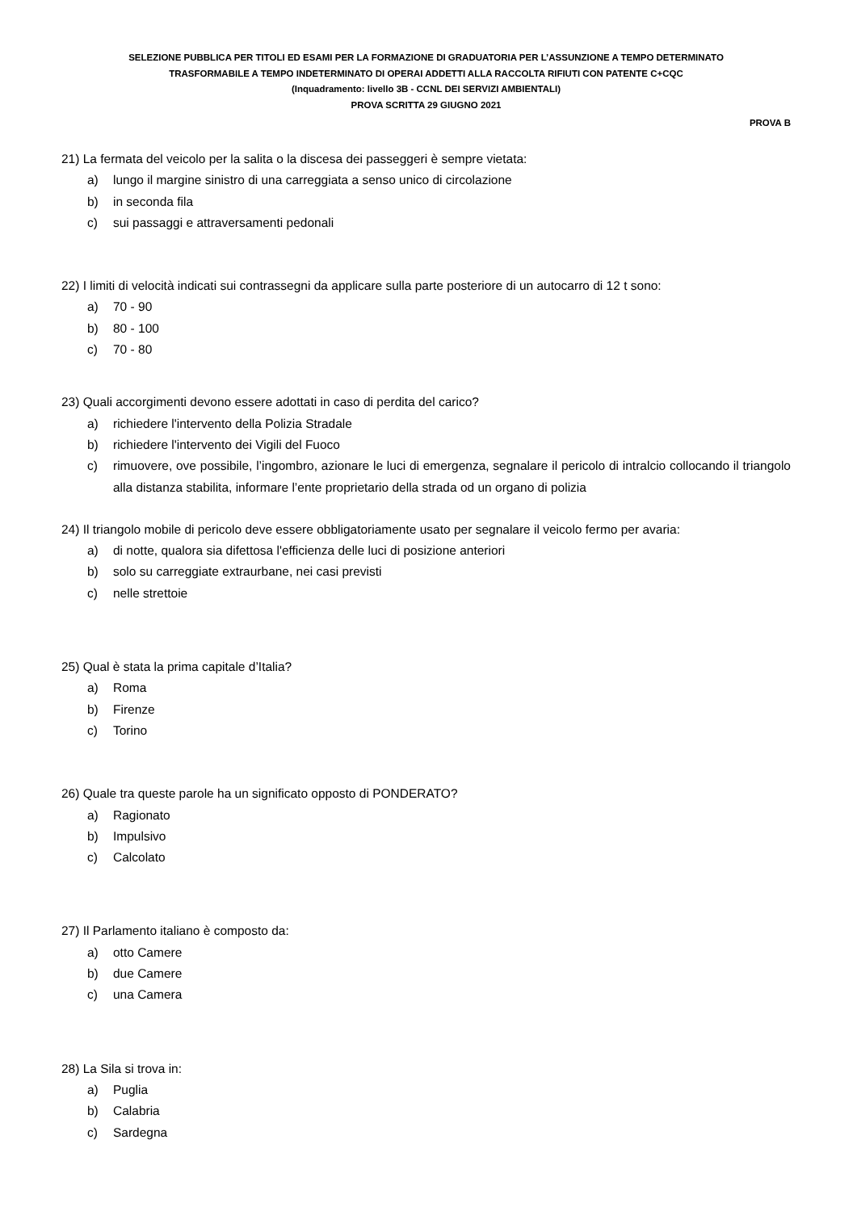SELEZIONE PUBBLICA PER TITOLI ED ESAMI PER LA FORMAZIONE DI GRADUATORIA PER L’ASSUNZIONE A TEMPO DETERMINATO
TRASFORMABILE A TEMPO INDETERMINATO DI OPERAI ADDETTI ALLA RACCOLTA RIFIUTI CON PATENTE C+CQC
(Inquadramento: livello 3B - CCNL DEI SERVIZI AMBIENTALI)
PROVA SCRITTA 29 GIUGNO 2021
PROVA B
21) La fermata del veicolo per la salita o la discesa dei passeggeri è sempre vietata:
a) lungo il margine sinistro di una carreggiata a senso unico di circolazione
b) in seconda fila
c) sui passaggi e attraversamenti pedonali
22) I limiti di velocità indicati sui contrassegni da applicare sulla parte posteriore di un autocarro di 12 t sono:
a) 70 - 90
b) 80 - 100
c) 70 - 80
23) Quali accorgimenti devono essere adottati in caso di perdita del carico?
a) richiedere l'intervento della Polizia Stradale
b) richiedere l'intervento dei Vigili del Fuoco
c) rimuovere, ove possibile, l’ingombro, azionare le luci di emergenza, segnalare il pericolo di intralcio collocando il triangolo alla distanza stabilita, informare l’ente proprietario della strada od un organo di polizia
24) Il triangolo mobile di pericolo deve essere obbligatoriamente usato per segnalare il veicolo fermo per avaria:
a) di notte, qualora sia difettosa l'efficienza delle luci di posizione anteriori
b) solo su carreggiate extraurbane, nei casi previsti
c) nelle strettoie
25) Qual è stata la prima capitale d’Italia?
a) Roma
b) Firenze
c) Torino
26) Quale tra queste parole ha un significato opposto di PONDERATO?
a) Ragionato
b) Impulsivo
c) Calcolato
27) Il Parlamento italiano è composto da:
a) otto Camere
b) due Camere
c) una Camera
28) La Sila si trova in:
a) Puglia
b) Calabria
c) Sardegna